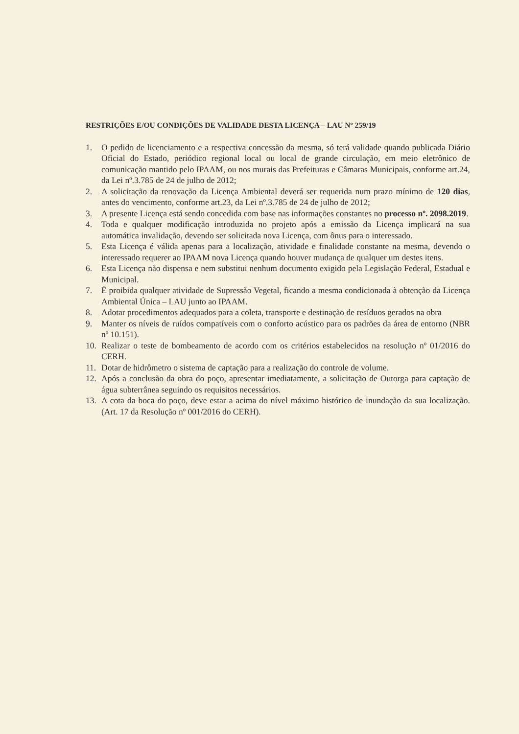RESTRIÇÕES E/OU CONDIÇÕES DE VALIDADE DESTA LICENÇA – LAU Nº 259/19
1. O pedido de licenciamento e a respectiva concessão da mesma, só terá validade quando publicada Diário Oficial do Estado, periódico regional local ou local de grande circulação, em meio eletrônico de comunicação mantido pelo IPAAM, ou nos murais das Prefeituras e Câmaras Municipais, conforme art.24, da Lei nº.3.785 de 24 de julho de 2012;
2. A solicitação da renovação da Licença Ambiental deverá ser requerida num prazo mínimo de 120 dias, antes do vencimento, conforme art.23, da Lei nº.3.785 de 24 de julho de 2012;
3. A presente Licença está sendo concedida com base nas informações constantes no processo nº. 2098.2019.
4. Toda e qualquer modificação introduzida no projeto após a emissão da Licença implicará na sua automática invalidação, devendo ser solicitada nova Licença, com ônus para o interessado.
5. Esta Licença é válida apenas para a localização, atividade e finalidade constante na mesma, devendo o interessado requerer ao IPAAM nova Licença quando houver mudança de qualquer um destes itens.
6. Esta Licença não dispensa e nem substitui nenhum documento exigido pela Legislação Federal, Estadual e Municipal.
7. É proibida qualquer atividade de Supressão Vegetal, ficando a mesma condicionada à obtenção da Licença Ambiental Única – LAU junto ao IPAAM.
8. Adotar procedimentos adequados para a coleta, transporte e destinação de resíduos gerados na obra
9. Manter os níveis de ruídos compatíveis com o conforto acústico para os padrões da área de entorno (NBR nº 10.151).
10. Realizar o teste de bombeamento de acordo com os critérios estabelecidos na resolução nº 01/2016 do CERH.
11. Dotar de hidrômetro o sistema de captação para a realização do controle de volume.
12. Após a conclusão da obra do poço, apresentar imediatamente, a solicitação de Outorga para captação de água subterrânea seguindo os requisitos necessários.
13. A cota da boca do poço, deve estar a acima do nível máximo histórico de inundação da sua localização. (Art. 17 da Resolução nº 001/2016 do CERH).